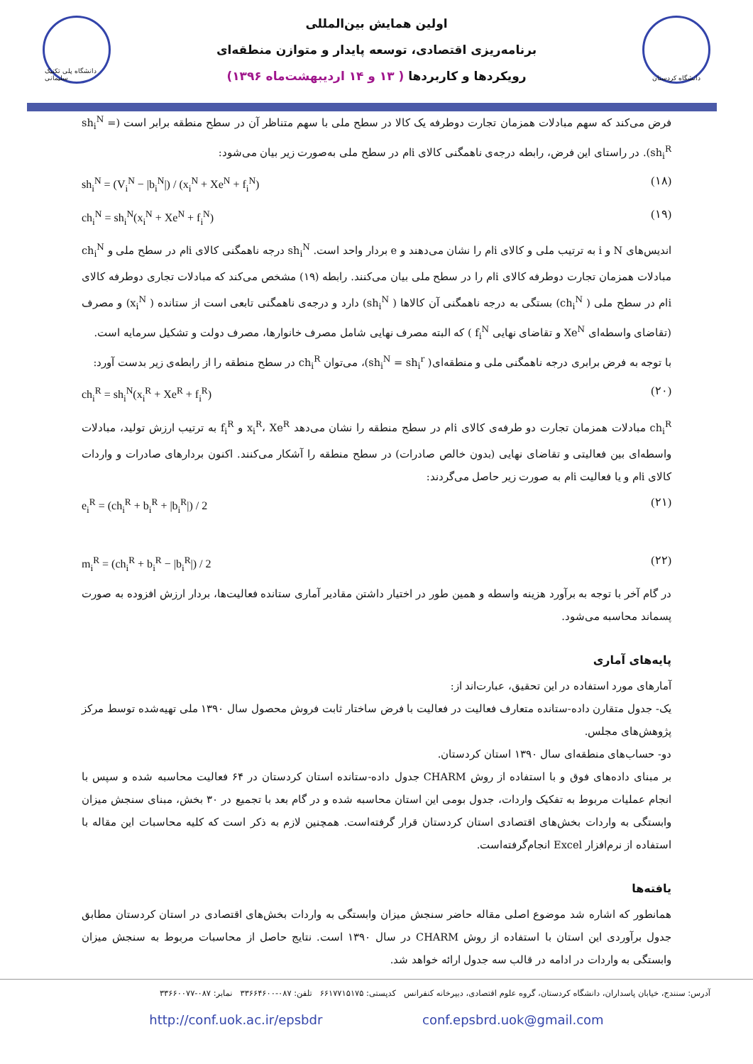دانشگاه پلی تکنیک سلیمانی
اولین همایش بین‌المللی
برنامه‌ریزی اقتصادی، توسعه پایدار و متوازن منطقه‌ای
رویکردها و کاربردها ( ۱۳ و ۱۴ اردیبهشت‌ماه ۱۳۹۶)
دانشگاه کردستان
فرض می‌کند که سهم مبادلات همزمان تجارت دوطرفه یک کالا در سطح ملی با سهم متناظر آن در سطح منطقه برابر است (sh<sub>i</sub><sup>N</sup> = sh<sub>i</sub><sup>R</sup>). در راستای این فرض، رابطه درجه‌ی ناهمگنی کالای iام در سطح ملی به‌صورت زیر بیان می‌شود:
sh<sub>i</sub><sup>N</sup> = (V<sub>i</sub><sup>N</sup> − |b<sub>i</sub><sup>N</sup>|) / (x<sub>i</sub><sup>N</sup> + Xe<sup>N</sup> + f<sub>i</sub><sup>N</sup>) (۱۸)
ch<sub>i</sub><sup>N</sup> = sh<sub>i</sub><sup>N</sup>(x<sub>i</sub><sup>N</sup> + Xe<sup>N</sup> + f<sub>i</sub><sup>N</sup>) (۱۹)
اندیس‌های N و i به ترتیب ملی و کالای iام را نشان می‌دهند و e بردار واحد است. sh<sub>i</sub><sup>N</sup> درجه ناهمگنی کالای iام در سطح ملی و ch<sub>i</sub><sup>N</sup> مبادلات همزمان تجارت دوطرفه کالای iام را در سطح ملی بیان می‌کنند. رابطه (۱۹) مشخص می‌کند که مبادلات تجاری دوطرفه کالای iام در سطح ملی ( ch<sub>i</sub><sup>N</sup>) بستگی به درجه ناهمگنی آن کالاها ( sh<sub>i</sub><sup>N</sup>) دارد و درجه‌ی ناهمگنی تابعی است از ستانده ( x<sub>i</sub><sup>N</sup>) و مصرف (تقاضای واسطه‌ای Xe<sup>N</sup> و تقاضای نهایی f<sub>i</sub><sup>N</sup> ) که البته مصرف نهایی شامل مصرف خانوارها، مصرف دولت و تشکیل سرمایه است.
با توجه به فرض برابری درجه ناهمگنی ملی و منطقه‌ای( sh<sub>i</sub><sup>N</sup> = sh<sub>i</sub><sup>r</sup>)، می‌توان ch<sub>i</sub><sup>R</sup> در سطح منطقه را از رابطه‌ی زیر بدست آورد:
ch<sub>i</sub><sup>R</sup> = sh<sub>i</sub><sup>N</sup>(x<sub>i</sub><sup>R</sup> + Xe<sup>R</sup> + f<sub>i</sub><sup>R</sup>) (۲۰)
ch<sub>i</sub><sup>R</sup> مبادلات همزمان تجارت دو طرفه‌ی کالای iام در سطح منطقه را نشان می‌دهد x<sub>i</sub><sup>R</sup>، Xe<sup>R</sup> و f<sub>i</sub><sup>R</sup> به ترتیب ارزش تولید، مبادلات واسطه‌ای بین فعالیتی و تقاضای نهایی (بدون خالص صادرات) در سطح منطقه را آشکار می‌کنند. اکنون بردارهای صادرات و واردات کالای iام و یا فعالیت iام به صورت زیر حاصل می‌گردند:
e<sub>i</sub><sup>R</sup> = (ch<sub>i</sub><sup>R</sup> + b<sub>i</sub><sup>R</sup> + |b<sub>i</sub><sup>R</sup>|) / 2 (۲۱)
m<sub>i</sub><sup>R</sup> = (ch<sub>i</sub><sup>R</sup> + b<sub>i</sub><sup>R</sup> − |b<sub>i</sub><sup>R</sup>|) / 2 (۲۲)
در گام آخر با توجه به برآورد هزینه واسطه و همین طور در اختیار داشتن مقادیر آماری ستانده فعالیت‌ها، بردار ارزش افزوده به صورت پسماند محاسبه می‌شود.
پایه‌های آماری
آمارهای مورد استفاده در این تحقیق، عبارت‌اند از:
یک- جدول متقارن داده-ستانده متعارف فعالیت در فعالیت با فرض ساختار ثابت فروش محصول سال ۱۳۹۰ ملی تهیه‌شده توسط مرکز پژوهش‌های مجلس.
دو- حساب‌های منطقه‌ای سال ۱۳۹۰ استان کردستان.
بر مبنای داده‌های فوق و با استفاده از روش CHARM جدول داده-ستانده استان کردستان در ۶۴ فعالیت محاسبه شده و سپس با انجام عملیات مربوط به تفکیک واردات، جدول بومی این استان محاسبه شده و در گام بعد با تجمیع در ۳۰ بخش، مبنای سنجش میزان وابستگی به واردات بخش‌های اقتصادی استان کردستان قرار گرفته‌است. همچنین لازم به ذکر است که کلیه محاسبات این مقاله با استفاده از نرم‌افزار Excel انجام‌گرفته‌است.
یافته‌ها
همانطور که اشاره شد موضوع اصلی مقاله حاضر سنجش میزان وابستگی به واردات بخش‌های اقتصادی در استان کردستان مطابق جدول برآوردی این استان با استفاده از روش CHARM در سال ۱۳۹۰ است. نتایج حاصل از محاسبات مربوط به سنجش میزان وابستگی به واردات در ادامه در قالب سه جدول ارائه خواهد شد.
آدرس: سنندج، خیابان پاسداران، دانشگاه کردستان، گروه علوم اقتصادی، دبیرخانه کنفرانس کدپستی: ۶۶۱۷۷۱۵۱۷۵ تلفن: ۰۸۷-۳۳۶۶۴۶۰۰ نمابر: ۰۸۷-۳۳۶۶۰۰۷۷
http://conf.uok.ac.ir/epsbdr conf.epsbrd.uok@gmail.com